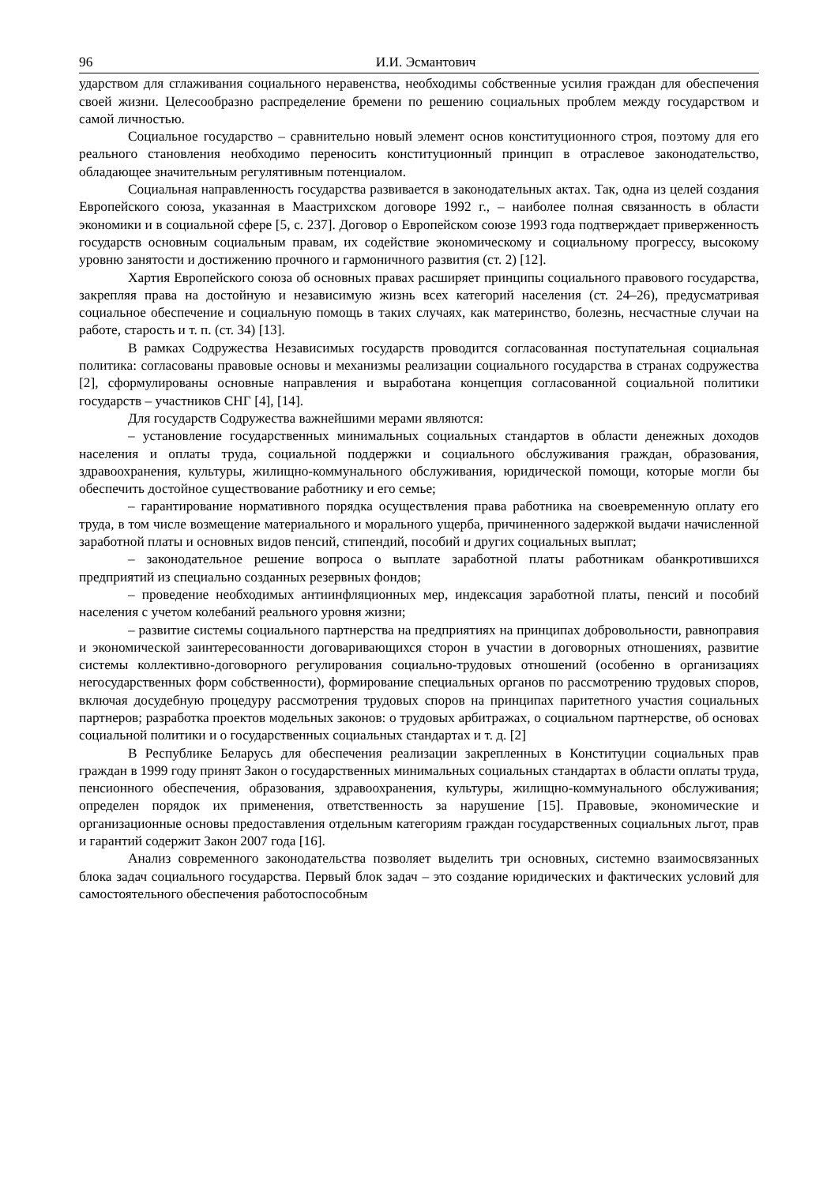96 И.И. Эсмантович
ударством для сглаживания социального неравенства, необходимы собственные усилия граждан для обеспечения своей жизни. Целесообразно распределение бремени по решению социальных проблем между государством и самой личностью.
Социальное государство – сравнительно новый элемент основ конституционного строя, поэтому для его реального становления необходимо переносить конституционный принцип в отраслевое законодательство, обладающее значительным регулятивным потенциалом.
Социальная направленность государства развивается в законодательных актах. Так, одна из целей создания Европейского союза, указанная в Маастрихском договоре 1992 г., – наиболее полная связанность в области экономики и в социальной сфере [5, с. 237]. Договор о Европейском союзе 1993 года подтверждает приверженность государств основным социальным правам, их содействие экономическому и социальному прогрессу, высокому уровню занятости и достижению прочного и гармоничного развития (ст. 2) [12].
Хартия Европейского союза об основных правах расширяет принципы социального правового государства, закрепляя права на достойную и независимую жизнь всех категорий населения (ст. 24–26), предусматривая социальное обеспечение и социальную помощь в таких случаях, как материнство, болезнь, несчастные случаи на работе, старость и т. п. (ст. 34) [13].
В рамках Содружества Независимых государств проводится согласованная поступательная социальная политика: согласованы правовые основы и механизмы реализации социального государства в странах содружества [2], сформулированы основные направления и выработана концепция согласованной социальной политики государств – участников СНГ [4], [14].
Для государств Содружества важнейшими мерами являются:
– установление государственных минимальных социальных стандартов в области денежных доходов населения и оплаты труда, социальной поддержки и социального обслуживания граждан, образования, здравоохранения, культуры, жилищно-коммунального обслуживания, юридической помощи, которые могли бы обеспечить достойное существование работнику и его семье;
– гарантирование нормативного порядка осуществления права работника на своевременную оплату его труда, в том числе возмещение материального и морального ущерба, причиненного задержкой выдачи начисленной заработной платы и основных видов пенсий, стипендий, пособий и других социальных выплат;
– законодательное решение вопроса о выплате заработной платы работникам обанкротившихся предприятий из специально созданных резервных фондов;
– проведение необходимых антиинфляционных мер, индексация заработной платы, пенсий и пособий населения с учетом колебаний реального уровня жизни;
– развитие системы социального партнерства на предприятиях на принципах добровольности, равноправия и экономической заинтересованности договаривающихся сторон в участии в договорных отношениях, развитие системы коллективно-договорного регулирования социально-трудовых отношений (особенно в организациях негосударственных форм собственности), формирование специальных органов по рассмотрению трудовых споров, включая досудебную процедуру рассмотрения трудовых споров на принципах паритетного участия социальных партнеров; разработка проектов модельных законов: о трудовых арбитражах, о социальном партнерстве, об основах социальной политики и о государственных социальных стандартах и т. д. [2]
В Республике Беларусь для обеспечения реализации закрепленных в Конституции социальных прав граждан в 1999 году принят Закон о государственных минимальных социальных стандартах в области оплаты труда, пенсионного обеспечения, образования, здравоохранения, культуры, жилищно-коммунального обслуживания; определен порядок их применения, ответственность за нарушение [15]. Правовые, экономические и организационные основы предоставления отдельным категориям граждан государственных социальных льгот, прав и гарантий содержит Закон 2007 года [16].
Анализ современного законодательства позволяет выделить три основных, системно взаимосвязанных блока задач социального государства. Первый блок задач – это создание юридических и фактических условий для самостоятельного обеспечения работоспособным